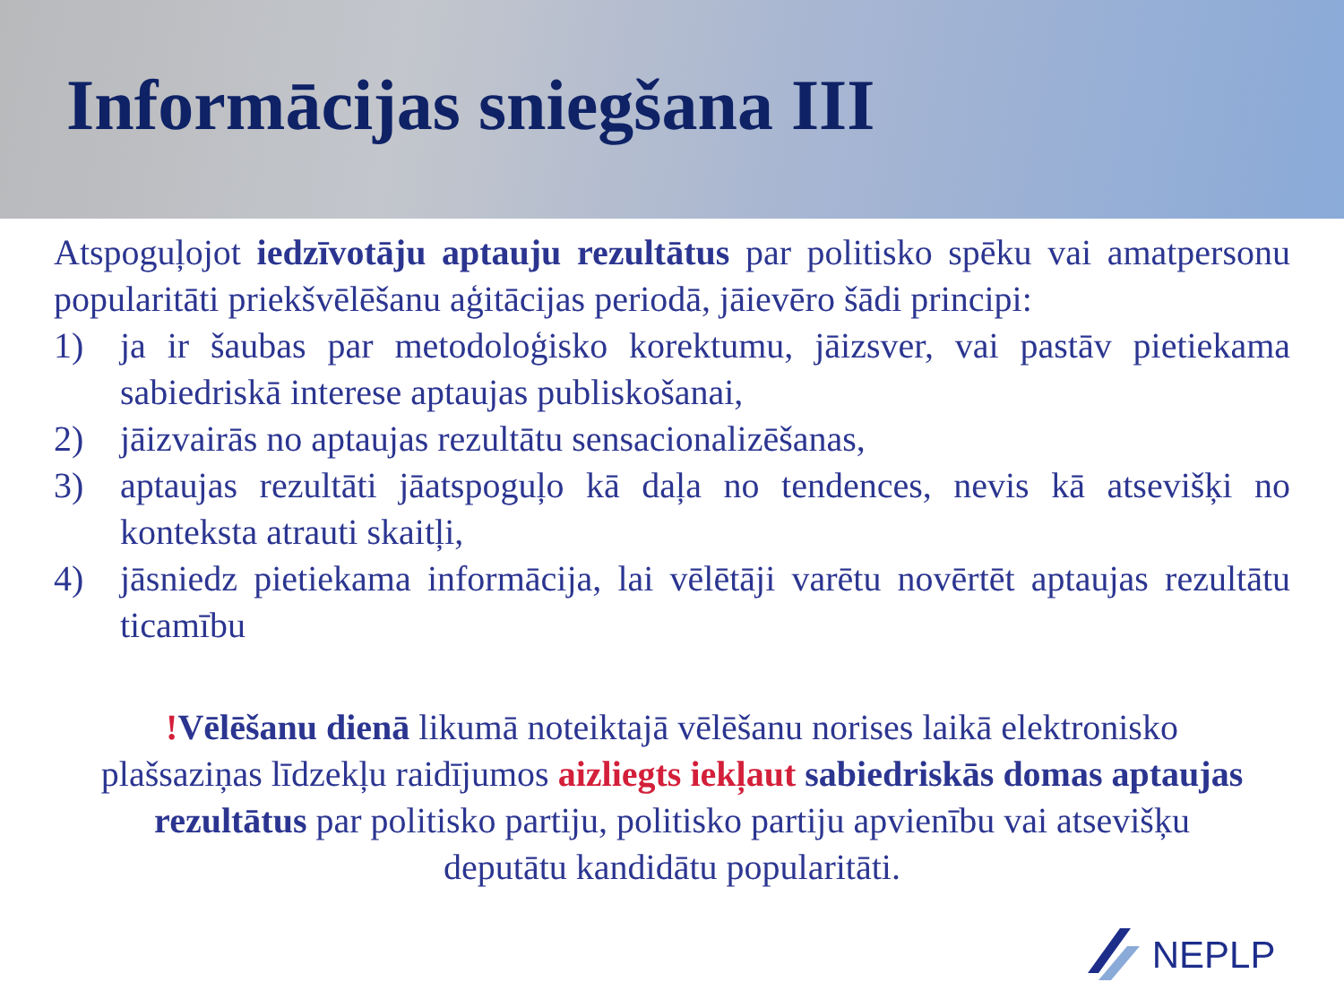Informācijas sniegšana III
Atspoguļojot iedzīvotāju aptauju rezultātus par politisko spēku vai amatpersonu popularitāti priekšvēlēšanu aģitācijas periodā, jāievēro šādi principi:
1) ja ir šaubas par metodoloģisko korektumu, jāizsver, vai pastāv pietiekama sabiedriskā interese aptaujas publiskošanai,
2) jāizvairās no aptaujas rezultātu sensacionalizēšanas,
3) aptaujas rezultāti jāatspoguļo kā daļa no tendences, nevis kā atsevišķi no konteksta atrauti skaitļi,
4) jāsniedz pietiekama informācija, lai vēlētāji varētu novērtēt aptaujas rezultātu ticamību
!Vēlēšanu dienā likumā noteiktajā vēlēšanu norises laikā elektronisko plašsaziņas līdzekļu raidījumos aizliegts iekļaut sabiedriskās domas aptaujas rezultātus par politisko partiju, politisko partiju apvienību vai atsevišķu deputātu kandidātu popularitāti.
NEPLP